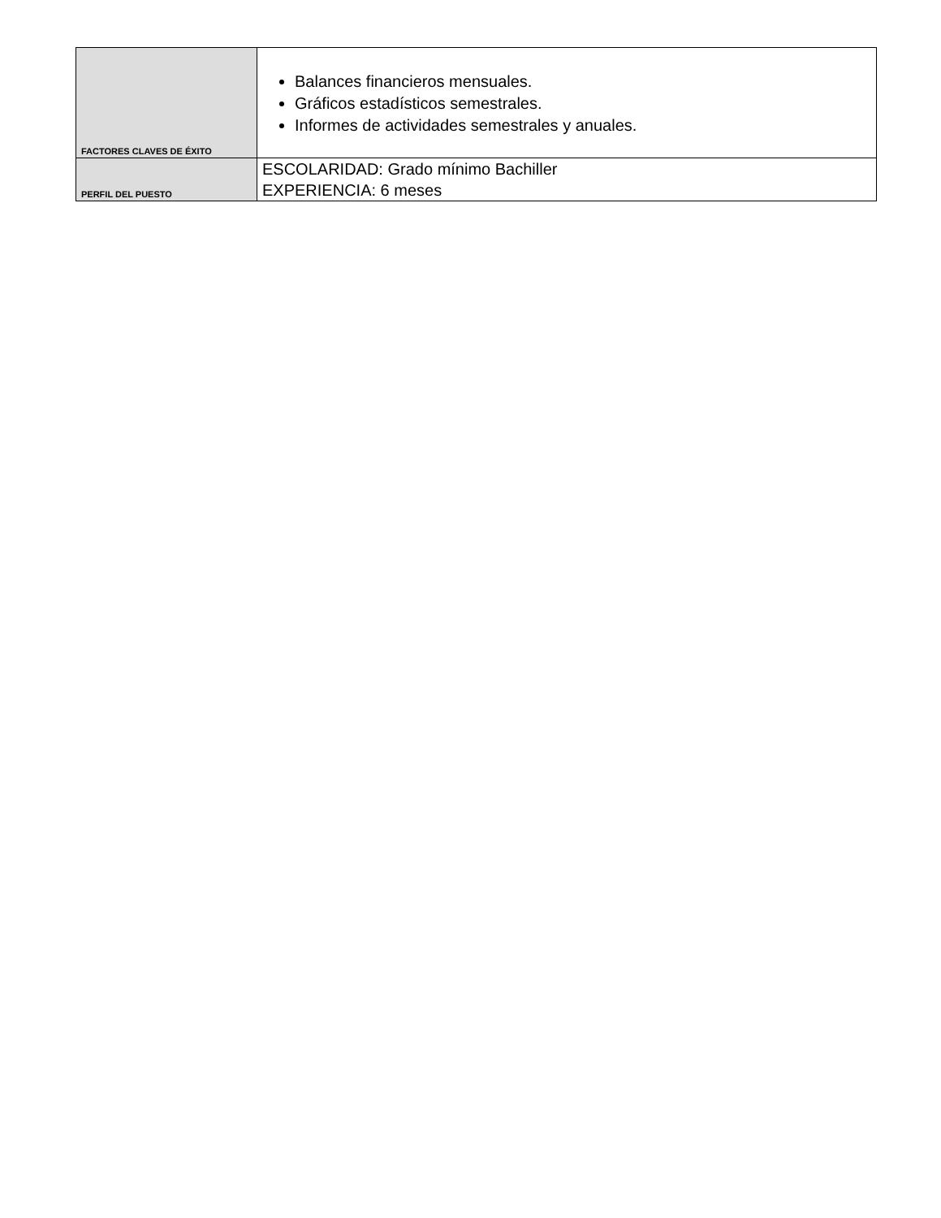| FACTORES CLAVES DE ÉXITO | Balances financieros mensuales. Gráficos estadísticos semestrales. Informes de actividades semestrales y anuales. |
| PERFIL DEL PUESTO | ESCOLARIDAD: Grado mínimo Bachiller EXPERIENCIA: 6 meses |